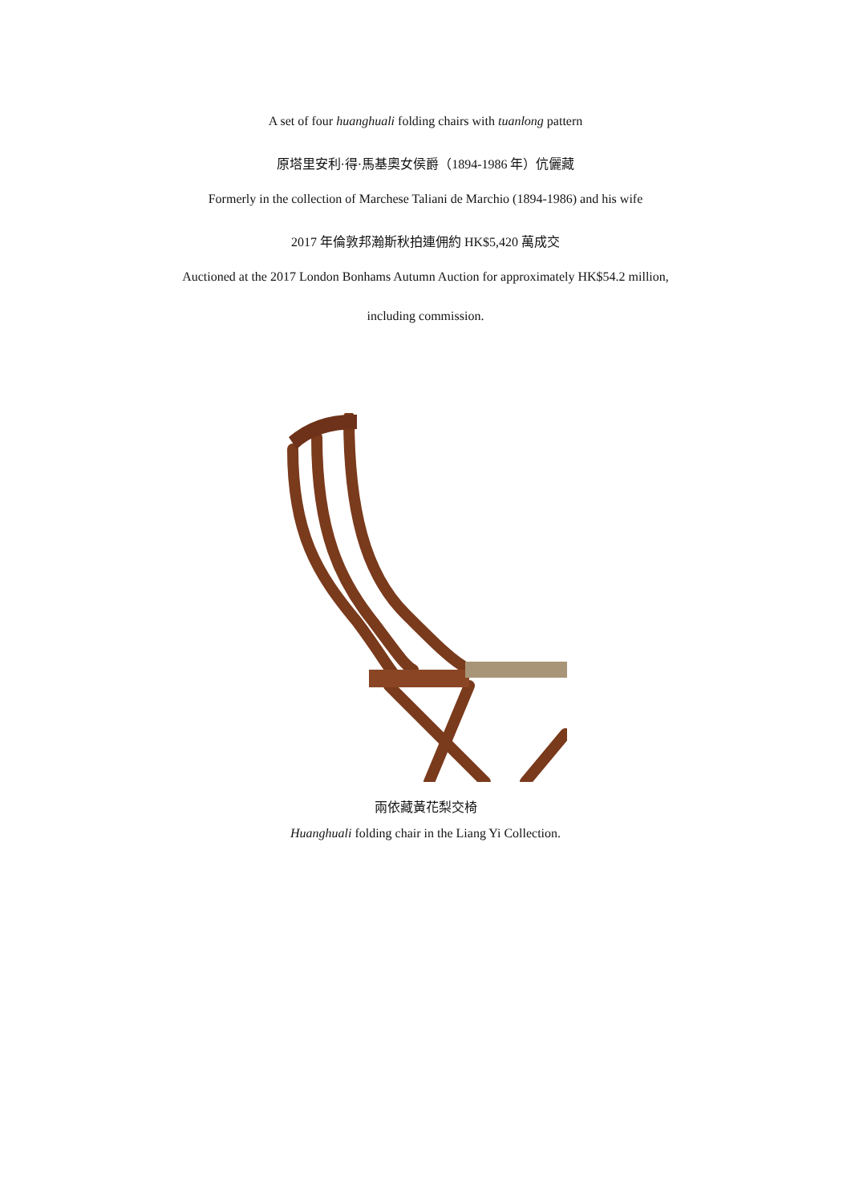A set of four huanghuali folding chairs with tuanlong pattern
原塔里安利·得·馬基奧女侯爵（1894-1986 年）伉儷藏
Formerly in the collection of Marchese Taliani de Marchio (1894-1986) and his wife
2017 年倫敦邦瀚斯秋拍連佣約 HK$5,420 萬成交
Auctioned at the 2017 London Bonhams Autumn Auction for approximately HK$54.2 million,
including commission.
兩依藏黃花梨交椅
Huanghuali folding chair in the Liang Yi Collection.